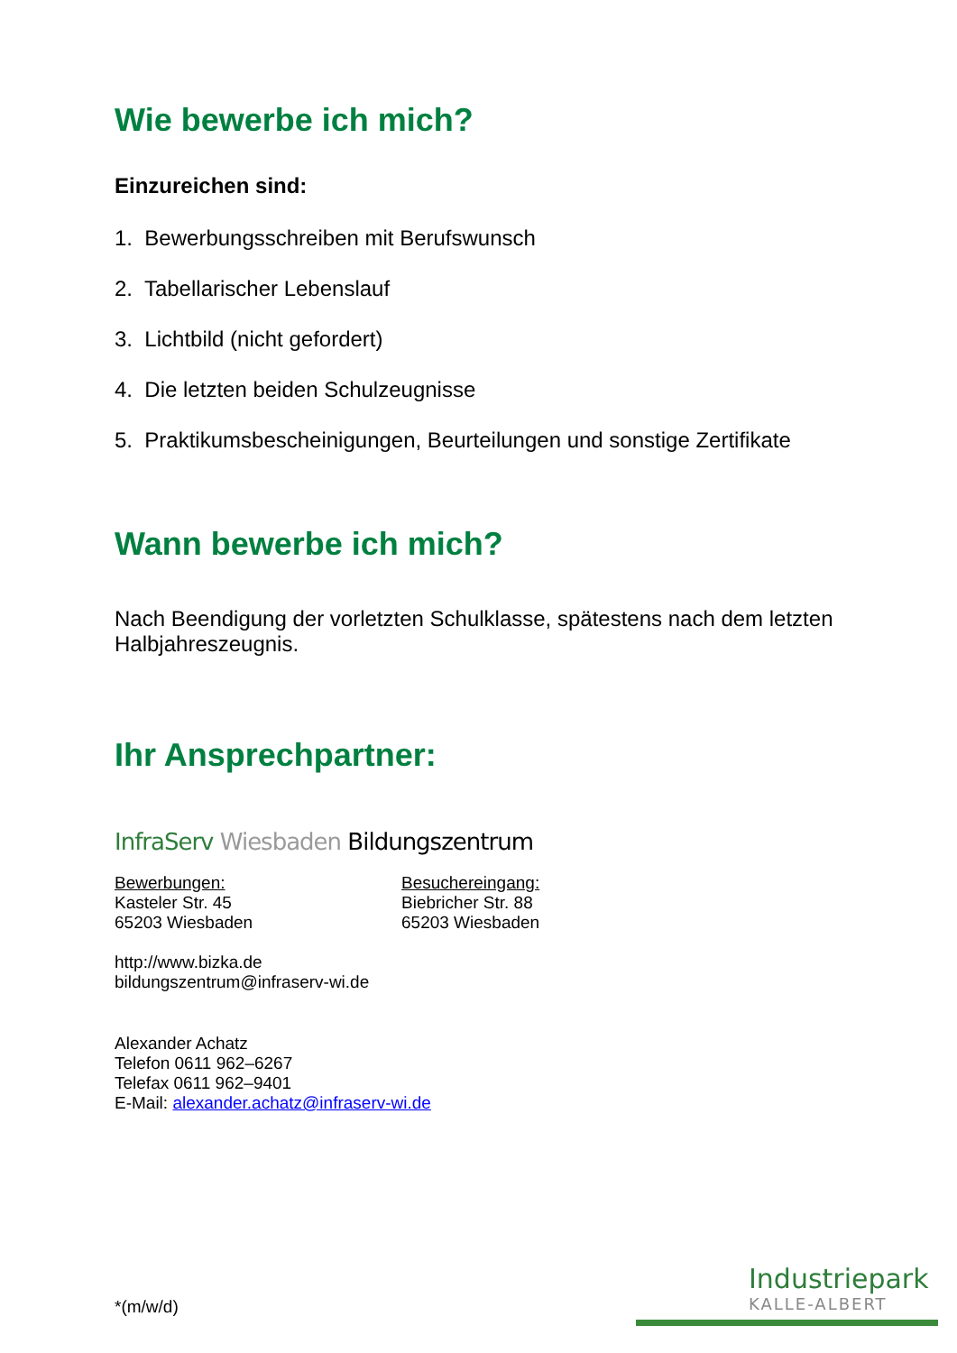Wie bewerbe ich mich?
Einzureichen sind:
1. Bewerbungsschreiben mit Berufswunsch
2. Tabellarischer Lebenslauf
3. Lichtbild (nicht gefordert)
4. Die letzten beiden Schulzeugnisse
5. Praktikumsbescheinigungen, Beurteilungen und sonstige Zertifikate
Wann bewerbe ich mich?
Nach Beendigung der vorletzten Schulklasse, spätestens nach dem letzten Halbjahreszeugnis.
Ihr Ansprechpartner:
InfraServ Wiesbaden Bildungszentrum
Bewerbungen:
Kasteler Str. 45
65203 Wiesbaden
Besuchereingang:
Biebricher Str. 88
65203 Wiesbaden
http://www.bizka.de
bildungszentrum@infraserv-wi.de
Alexander Achatz
Telefon 0611 962–6267
Telefax 0611 962–9401
E-Mail: alexander.achatz@infraserv-wi.de
*(m/w/d)
Industriepark
KALLE-ALBERT